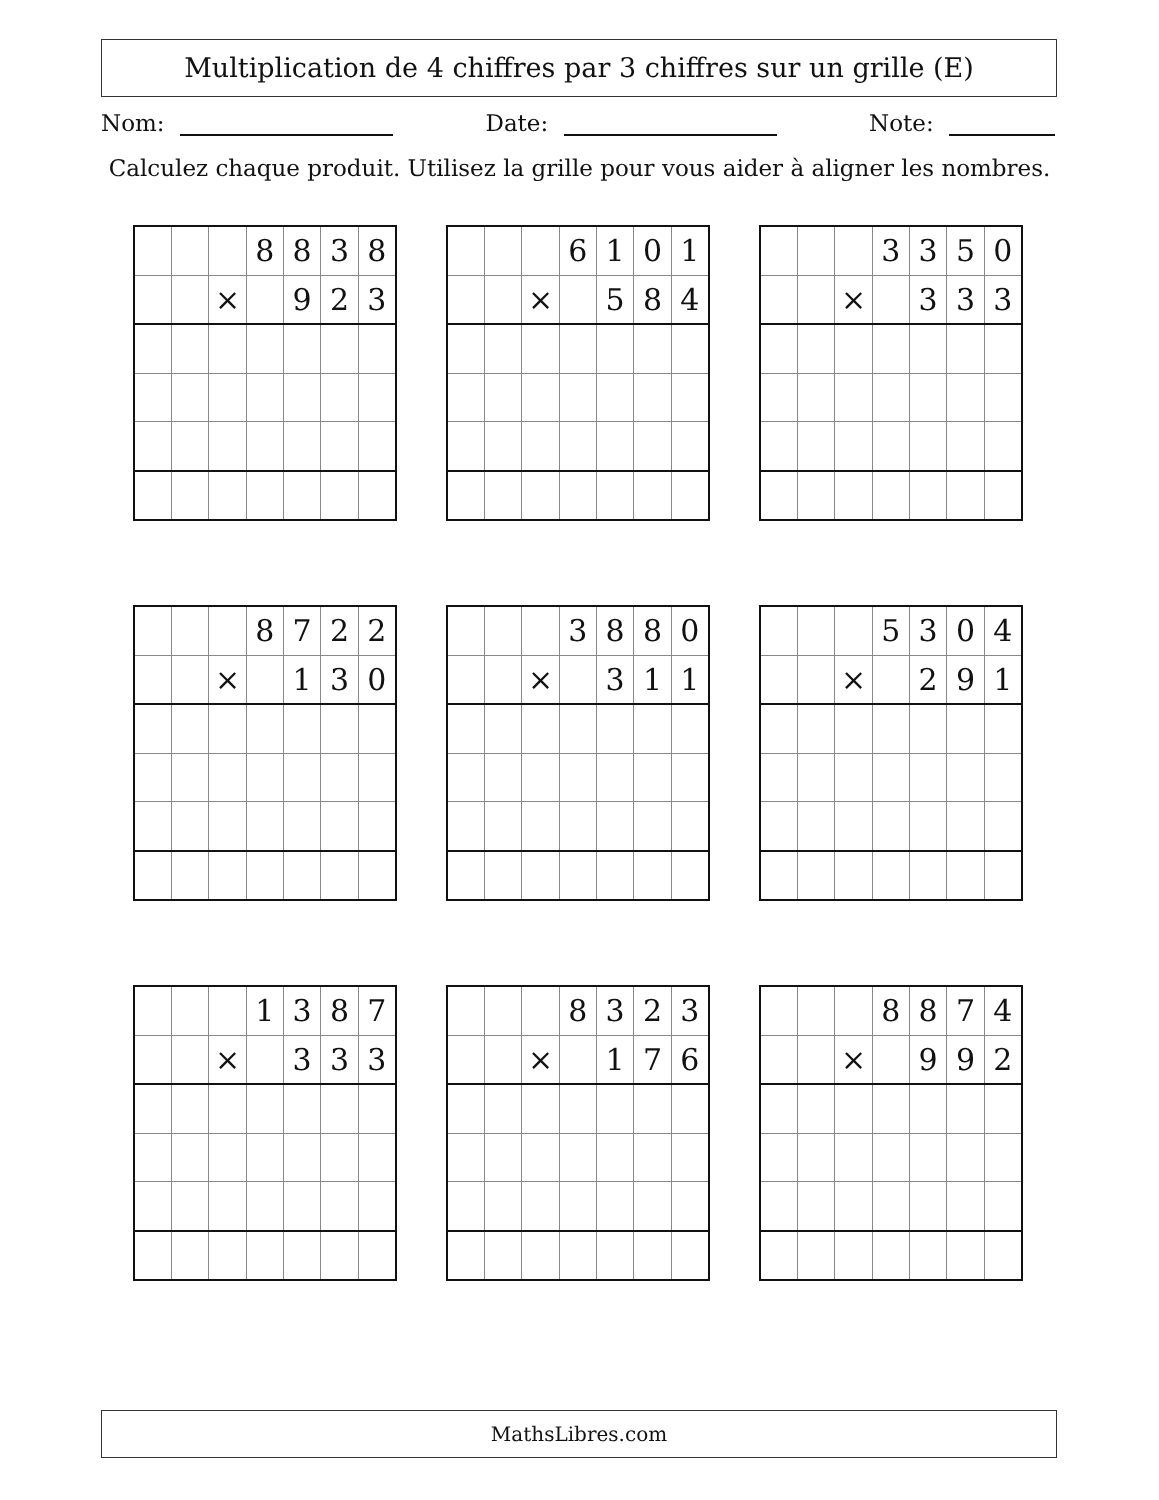Multiplication de 4 chiffres par 3 chiffres sur un grille (E)
Nom: Date: Note:
Calculez chaque produit. Utilisez la grille pour vous aider à aligner les nombres.
| | | | 8 | 8 | 3 | 8 |
| | | × | | 9 | 2 | 3 |
| | | | 6 | 1 | 0 | 1 |
| | | × | | 5 | 8 | 4 |
| | | | 3 | 3 | 5 | 0 |
| | | × | | 3 | 3 | 3 |
| | | | 8 | 7 | 2 | 2 |
| | | × | | 1 | 3 | 0 |
| | | | 3 | 8 | 8 | 0 |
| | | × | | 3 | 1 | 1 |
| | | | 5 | 3 | 0 | 4 |
| | | × | | 2 | 9 | 1 |
| | | | 1 | 3 | 8 | 7 |
| | | × | | 3 | 3 | 3 |
| | | | 8 | 3 | 2 | 3 |
| | | × | | 1 | 7 | 6 |
| | | | 8 | 8 | 7 | 4 |
| | | × | | 9 | 9 | 2 |
MathsLibres.com